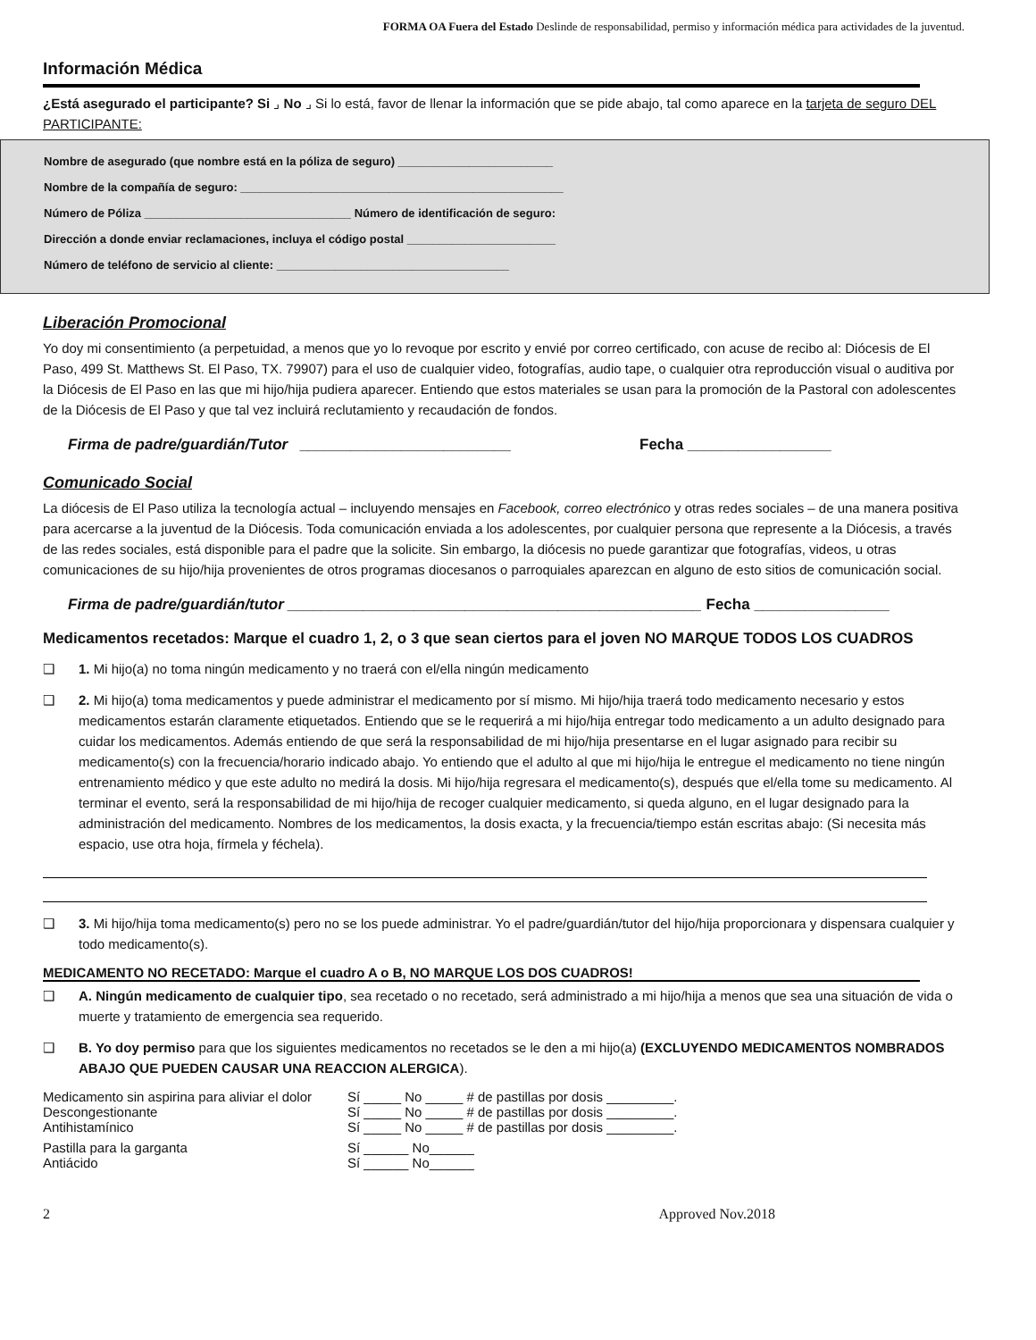FORMA OA Fuera del Estado Deslinde de responsabilidad, permiso y información médica para actividades de la juventud.
Información Médica
¿Está asegurado el participante? Si ⌟ No ⌟ Si lo está, favor de llenar la información que se pide abajo, tal como aparece en la tarjeta de seguro DEL PARTICIPANTE:
Nombre de asegurado (que nombre está en la póliza de seguro) ________________________
Nombre de la compañía de seguro: __________________________________________________
Número de Póliza ________________________________ Número de identificación de seguro:
Dirección a donde enviar reclamaciones, incluya el código postal _______________________
Número de teléfono de servicio al cliente: ____________________________________
Liberación Promocional
Yo doy mi consentimiento (a perpetuidad, a menos que yo lo revoque por escrito y envié por correo certificado, con acuse de recibo al: Diócesis de El Paso, 499 St. Matthews St. El Paso, TX. 79907) para el uso de cualquier video, fotografías, audio tape, o cualquier otra reproducción visual o auditiva por la Diócesis de El Paso en las que mi hijo/hija pudiera aparecer. Entiendo que estos materiales se usan para la promoción de la Pastoral con adolescentes de la Diócesis de El Paso y que tal vez incluirá reclutamiento y recaudación de fondos.
Firma de padre/guardián/Tutor _________________________ Fecha _________________
Comunicado Social
La diócesis de El Paso utiliza la tecnología actual – incluyendo mensajes en Facebook, correo electrónico y otras redes sociales – de una manera positiva para acercarse a la juventud de la Diócesis. Toda comunicación enviada a los adolescentes, por cualquier persona que represente a la Diócesis, a través de las redes sociales, está disponible para el padre que la solicite. Sin embargo, la diócesis no puede garantizar que fotografías, videos, u otras comunicaciones de su hijo/hija provenientes de otros programas diocesanos o parroquiales aparezcan en alguno de esto sitios de comunicación social.
Firma de padre/guardián/tutor _________________________________________________ Fecha ________________
Medicamentos recetados: Marque el cuadro 1, 2, o 3 que sean ciertos para el joven NO MARQUE TODOS LOS CUADROS
❑ 1. Mi hijo(a) no toma ningún medicamento y no traerá con el/ella ningún medicamento
❑ 2. Mi hijo(a) toma medicamentos y puede administrar el medicamento por sí mismo. Mi hijo/hija traerá todo medicamento necesario y estos medicamentos estarán claramente etiquetados. Entiendo que se le requerirá a mi hijo/hija entregar todo medicamento a un adulto designado para cuidar los medicamentos. Además entiendo de que será la responsabilidad de mi hijo/hija presentarse en el lugar asignado para recibir su medicamento(s) con la frecuencia/horario indicado abajo. Yo entiendo que el adulto al que mi hijo/hija le entregue el medicamento no tiene ningún entrenamiento médico y que este adulto no medirá la dosis. Mi hijo/hija regresara el medicamento(s), después que el/ella tome su medicamento. Al terminar el evento, será la responsabilidad de mi hijo/hija de recoger cualquier medicamento, si queda alguno, en el lugar designado para la administración del medicamento. Nombres de los medicamentos, la dosis exacta, y la frecuencia/tiempo están escritas abajo: (Si necesita más espacio, use otra hoja, fírmela y féchela).
❑ 3. Mi hijo/hija toma medicamento(s) pero no se los puede administrar. Yo el padre/guardián/tutor del hijo/hija proporcionara y dispensara cualquier y todo medicamento(s).
MEDICAMENTO NO RECETADO: Marque el cuadro A o B, NO MARQUE LOS DOS CUADROS!
❑ A. Ningún medicamento de cualquier tipo, sea recetado o no recetado, será administrado a mi hijo/hija a menos que sea una situación de vida o muerte y tratamiento de emergencia sea requerido.
❑ B. Yo doy permiso para que los siguientes medicamentos no recetados se le den a mi hijo(a) (EXCLUYENDO MEDICAMENTOS NOMBRADOS ABAJO QUE PUEDEN CAUSAR UNA REACCION ALERGICA).
| Medicamento sin aspirina para aliviar el dolor | Sí _____ No _____ # de pastillas por dosis _________. |
| Descongestionante | Sí _____ No _____ # de pastillas por dosis _________. |
| Antihistamínico | Sí _____ No _____ # de pastillas por dosis _________. |
| Pastilla para la garganta | Sí ______ No______ |
| Antiácido | Sí ______ No______ |
2 Approved Nov.2018